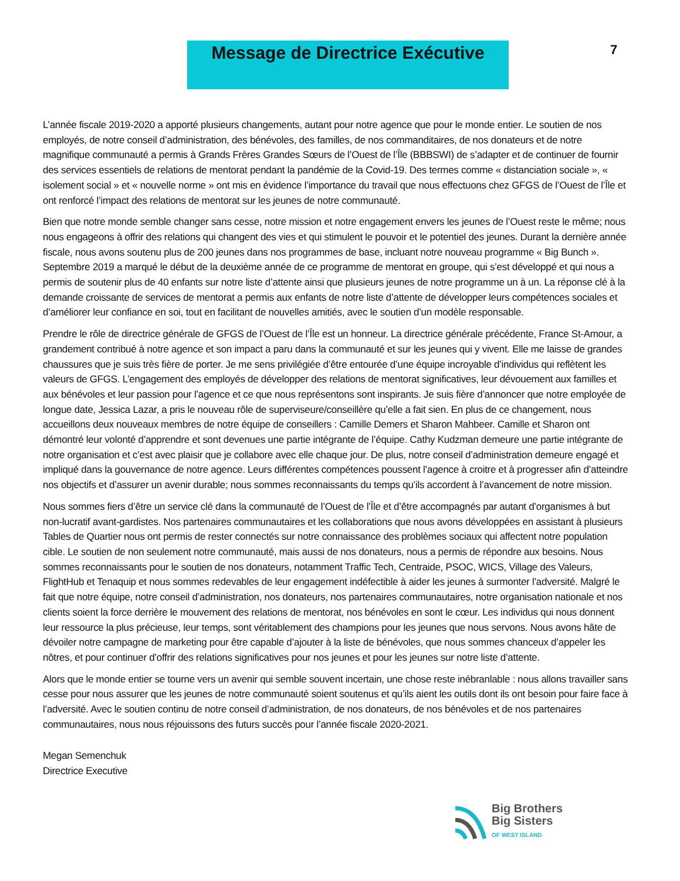Message de Directrice Exécutive 7
L’année fiscale 2019-2020 a apporté plusieurs changements, autant pour notre agence que pour le monde entier. Le soutien de nos employés, de notre conseil d’administration, des bénévoles, des familles, de nos commanditaires, de nos donateurs et de notre magnifique communauté a permis à Grands Frères Grandes Sœurs de l’Ouest de l’Île (BBBSWI) de s’adapter et de continuer de fournir des services essentiels de relations de mentorat pendant la pandémie de la Covid-19. Des termes comme « distanciation sociale », « isolement social » et « nouvelle norme » ont mis en évidence l’importance du travail que nous effectuons chez GFGS de l’Ouest de l’Île et ont renforcé l’impact des relations de mentorat sur les jeunes de notre communauté.
Bien que notre monde semble changer sans cesse, notre mission et notre engagement envers les jeunes de l’Ouest reste le même; nous nous engageons à offrir des relations qui changent des vies et qui stimulent le pouvoir et le potentiel des jeunes. Durant la dernière année fiscale, nous avons soutenu plus de 200 jeunes dans nos programmes de base, incluant notre nouveau programme « Big Bunch ». Septembre 2019 a marqué le début de la deuxième année de ce programme de mentorat en groupe, qui s’est développé et qui nous a permis de soutenir plus de 40 enfants sur notre liste d’attente ainsi que plusieurs jeunes de notre programme un à un. La réponse clé à la demande croissante de services de mentorat a permis aux enfants de notre liste d’attente de développer leurs compétences sociales et d’améliorer leur confiance en soi, tout en facilitant de nouvelles amitiés, avec le soutien d’un modèle responsable.
Prendre le rôle de directrice générale de GFGS de l’Ouest de l’Île est un honneur. La directrice générale précédente, France St-Amour, a grandement contribué à notre agence et son impact a paru dans la communauté et sur les jeunes qui y vivent. Elle me laisse de grandes chaussures que je suis très fière de porter. Je me sens privilégiée d’être entourée d’une équipe incroyable d’individus qui reflètent les valeurs de GFGS. L’engagement des employés de développer des relations de mentorat significatives, leur dévouement aux familles et aux bénévoles et leur passion pour l’agence et ce que nous représentons sont inspirants. Je suis fière d’annoncer que notre employée de longue date, Jessica Lazar, a pris le nouveau rôle de superviseure/conseillère qu’elle a fait sien. En plus de ce changement, nous accueillons deux nouveaux membres de notre équipe de conseillers : Camille Demers et Sharon Mahbeer. Camille et Sharon ont démontré leur volonté d’apprendre et sont devenues une partie intégrante de l’équipe. Cathy Kudzman demeure une partie intégrante de notre organisation et c’est avec plaisir que je collabore avec elle chaque jour. De plus, notre conseil d’administration demeure engagé et impliqué dans la gouvernance de notre agence. Leurs différentes compétences poussent l’agence à croitre et à progresser afin d’atteindre nos objectifs et d’assurer un avenir durable; nous sommes reconnaissants du temps qu’ils accordent à l’avancement de notre mission.
Nous sommes fiers d’être un service clé dans la communauté de l’Ouest de l’Île et d’être accompagnés par autant d’organismes à but non-lucratif avant-gardistes. Nos partenaires communautaires et les collaborations que nous avons développées en assistant à plusieurs Tables de Quartier nous ont permis de rester connectés sur notre connaissance des problèmes sociaux qui affectent notre population cible. Le soutien de non seulement notre communauté, mais aussi de nos donateurs, nous a permis de répondre aux besoins. Nous sommes reconnaissants pour le soutien de nos donateurs, notamment Traffic Tech, Centraide, PSOC, WICS, Village des Valeurs, FlightHub et Tenaquip et nous sommes redevables de leur engagement indéfectible à aider les jeunes à surmonter l’adversité. Malgré le fait que notre équipe, notre conseil d’administration, nos donateurs, nos partenaires communautaires, notre organisation nationale et nos clients soient la force derrière le mouvement des relations de mentorat, nos bénévoles en sont le cœur. Les individus qui nous donnent leur ressource la plus précieuse, leur temps, sont véritablement des champions pour les jeunes que nous servons. Nous avons hâte de dévoiler notre campagne de marketing pour être capable d’ajouter à la liste de bénévoles, que nous sommes chanceux d’appeler les nôtres, et pour continuer d’offrir des relations significatives pour nos jeunes et pour les jeunes sur notre liste d’attente.
Alors que le monde entier se tourne vers un avenir qui semble souvent incertain, une chose reste inébranlable : nous allons travailler sans cesse pour nous assurer que les jeunes de notre communauté soient soutenus et qu’ils aient les outils dont ils ont besoin pour faire face à l’adversité. Avec le soutien continu de notre conseil d’administration, de nos donateurs, de nos bénévoles et de nos partenaires communautaires, nous nous réjouissons des futurs succès pour l’année fiscale 2020-2021.
Megan Semenchuk
Directrice Executive
Big Brothers
Big Sisters
OF WEST ISLAND